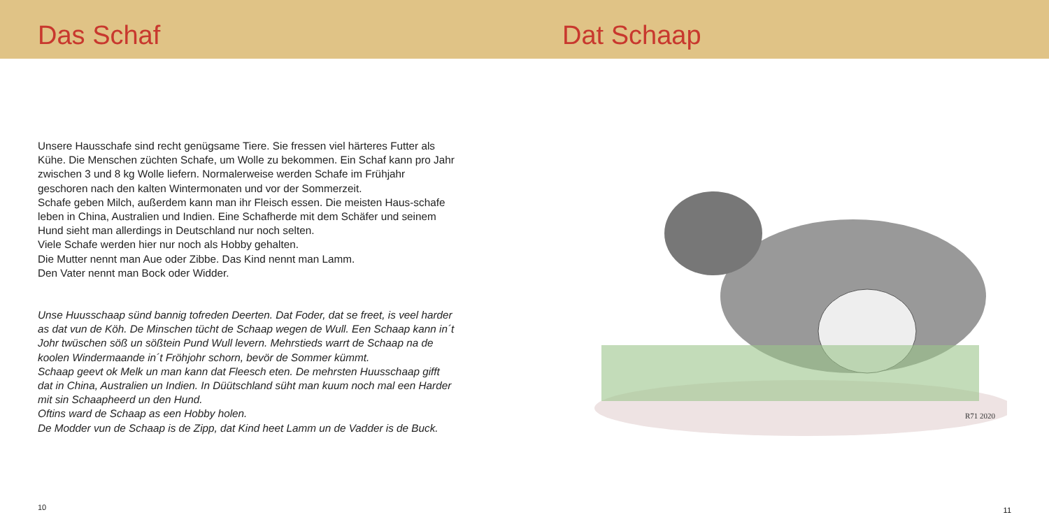Das Schaf Dat Schaap
Unsere Hausschafe sind recht genügsame Tiere. Sie fressen viel härteres Futter als Kühe. Die Menschen züchten Schafe, um Wolle zu bekommen. Ein Schaf kann pro Jahr zwischen 3 und 8 kg Wolle liefern. Normalerweise werden Schafe im Frühjahr geschoren nach den kalten Wintermonaten und vor der Sommerzeit.
Schafe geben Milch, außerdem kann man ihr Fleisch essen. Die meisten Haus-schafe leben in China, Australien und Indien. Eine Schafherde mit dem Schäfer und seinem Hund sieht man allerdings in Deutschland nur noch selten.
Viele Schafe werden hier nur noch als Hobby gehalten.
Die Mutter nennt man Aue oder Zibbe. Das Kind nennt man Lamm.
Den Vater nennt man Bock oder Widder.
Unse Huusschaap sünd bannig tofreden Deerten. Dat Foder, dat se freet, is veel harder as dat vun de Köh. De Minschen tücht de Schaap wegen de Wull. Een Schaap kann in´t Johr twüschen söß un sößtein Pund Wull levern. Mehrstieds warrt de Schaap na de koolen Windermaande in´t Fröhjohr schorn, bevör de Sommer kümmt.
Schaap geevt ok Melk un man kann dat Fleesch eten. De mehrsten Huusschaap gifft dat in China, Australien un Indien. In Düütschland süht man kuum noch mal een Harder mit sin Schaapheerd un den Hund.
Oftins ward de Schaap as een Hobby holen.
De Modder vun de Schaap is de Zipp, dat Kind heet Lamm un de Vadder is de Buck.
10
R71 2020
11